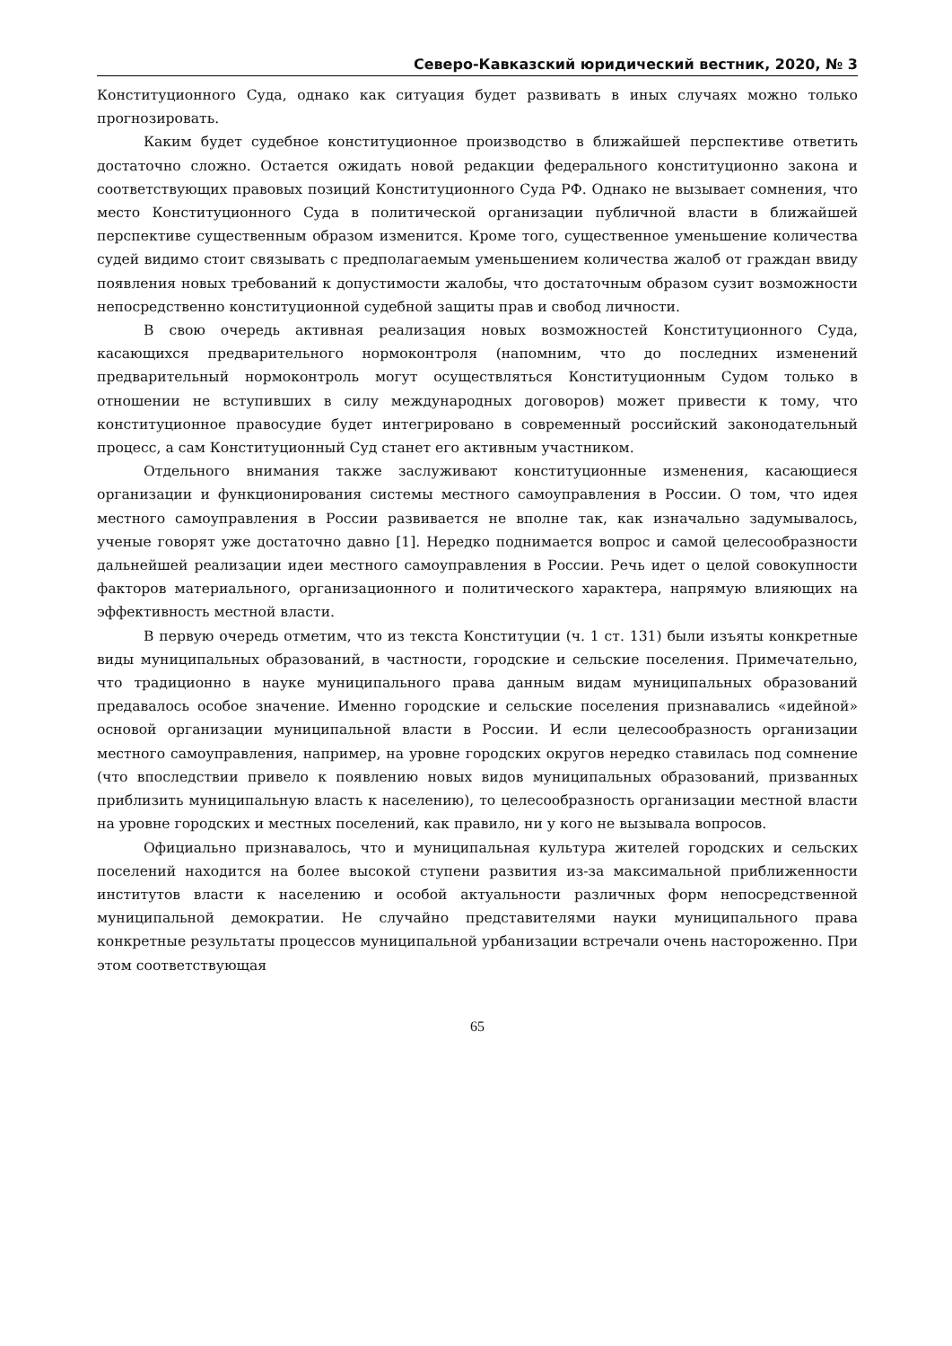Северо-Кавказский юридический вестник, 2020, № 3
Конституционного Суда, однако как ситуация будет развивать в иных случаях можно только прогнозировать.
Каким будет судебное конституционное производство в ближайшей перспективе ответить достаточно сложно. Остается ожидать новой редакции федерального конституционно закона и соответствующих правовых позиций Конституционного Суда РФ. Однако не вызывает сомнения, что место Конституционного Суда в политической организации публичной власти в ближайшей перспективе существенным образом изменится. Кроме того, существенное уменьшение количества судей видимо стоит связывать с предполагаемым уменьшением количества жалоб от граждан ввиду появления новых требований к допустимости жалобы, что достаточным образом сузит возможности непосредственно конституционной судебной защиты прав и свобод личности.
В свою очередь активная реализация новых возможностей Конституционного Суда, касающихся предварительного нормоконтроля (напомним, что до последних изменений предварительный нормоконтроль могут осуществляться Конституционным Судом только в отношении не вступивших в силу международных договоров) может привести к тому, что конституционное правосудие будет интегрировано в современный российский законодательный процесс, а сам Конституционный Суд станет его активным участником.
Отдельного внимания также заслуживают конституционные изменения, касающиеся организации и функционирования системы местного самоуправления в России. О том, что идея местного самоуправления в России развивается не вполне так, как изначально задумывалось, ученые говорят уже достаточно давно [1]. Нередко поднимается вопрос и самой целесообразности дальнейшей реализации идеи местного самоуправления в России. Речь идет о целой совокупности факторов материального, организационного и политического характера, напрямую влияющих на эффективность местной власти.
В первую очередь отметим, что из текста Конституции (ч. 1 ст. 131) были изъяты конкретные виды муниципальных образований, в частности, городские и сельские поселения. Примечательно, что традиционно в науке муниципального права данным видам муниципальных образований предавалось особое значение. Именно городские и сельские поселения признавались «идейной» основой организации муниципальной власти в России. И если целесообразность организации местного самоуправления, например, на уровне городских округов нередко ставилась под сомнение (что впоследствии привело к появлению новых видов муниципальных образований, призванных приблизить муниципальную власть к населению), то целесообразность организации местной власти на уровне городских и местных поселений, как правило, ни у кого не вызывала вопросов.
Официально признавалось, что и муниципальная культура жителей городских и сельских поселений находится на более высокой ступени развития из-за максимальной приближенности институтов власти к населению и особой актуальности различных форм непосредственной муниципальной демократии. Не случайно представителями науки муниципального права конкретные результаты процессов муниципальной урбанизации встречали очень настороженно. При этом соответствующая
65